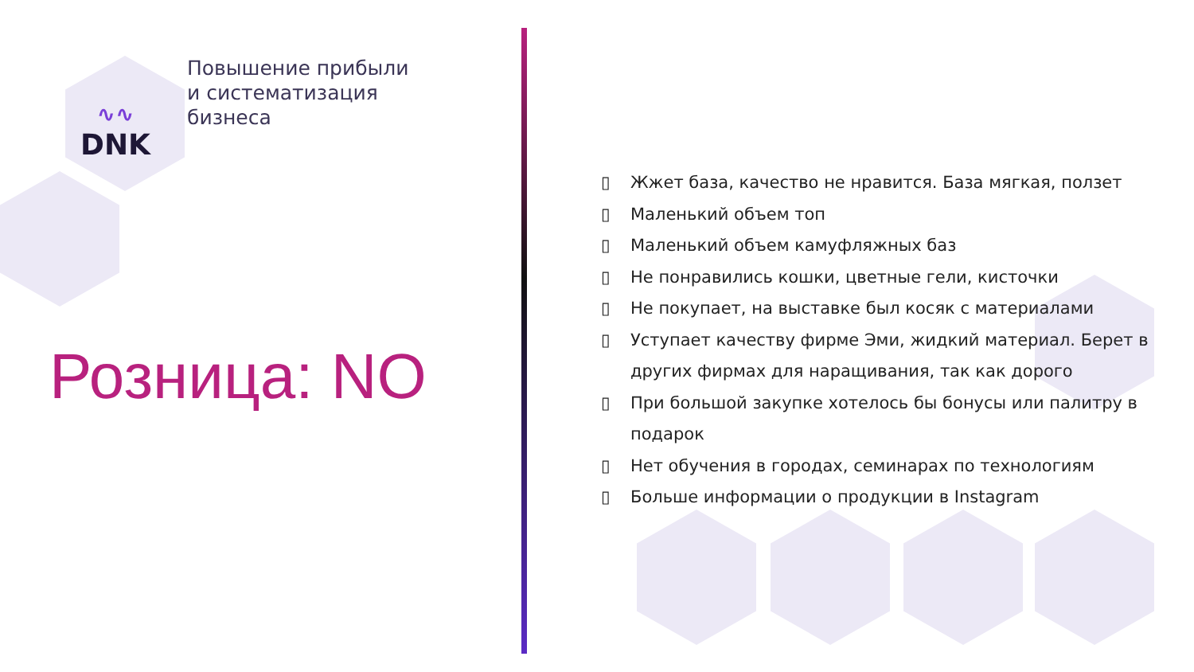∿∿
DNK
Повышение прибыли
и систематизация
бизнеса
Розница: NO
▯ Жжет база, качество не нравится. База мягкая, ползет
▯ Маленький объем топ
▯ Маленький объем камуфляжных баз
▯ Не понравились кошки, цветные гели, кисточки
▯ Не покупает, на выставке был косяк с материалами
▯ Уступает качеству фирме Эми, жидкий материал. Берет в других фирмах для наращивания, так как дорого
▯ При большой закупке хотелось бы бонусы или палитру в подарок
▯ Нет обучения в городах, семинарах по технологиям
▯ Больше информации о продукции в Instagram